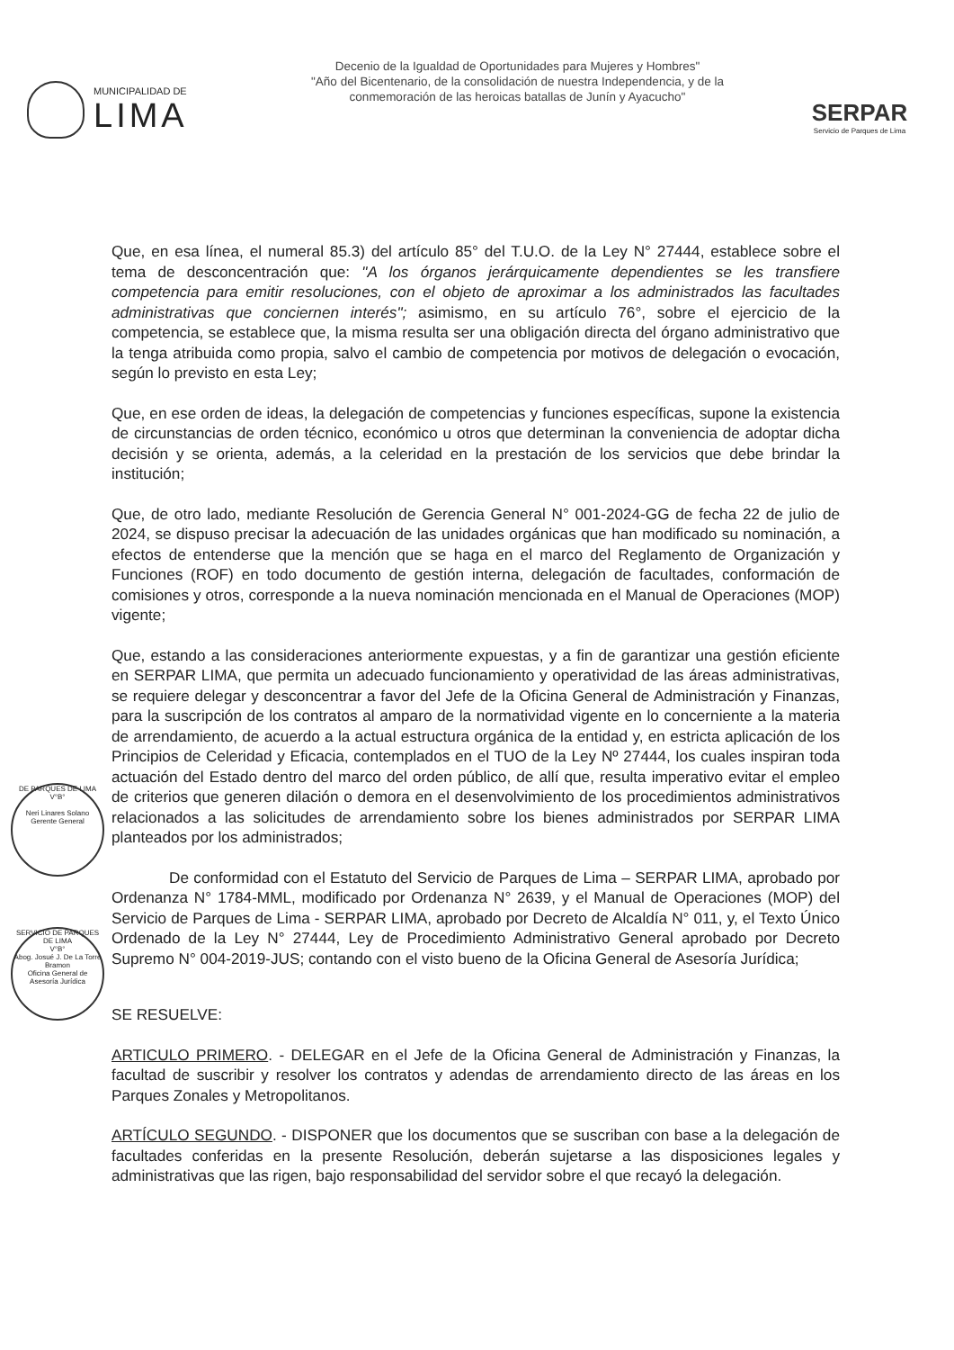MUNICIPALIDAD DE
LIMA
Decenio de la Igualdad de Oportunidades para Mujeres y Hombres"
"Año del Bicentenario, de la consolidación de nuestra Independencia, y de la
conmemoración de las heroicas batallas de Junín y Ayacucho"
SERPAR
Servicio de Parques de Lima
Que, en esa línea, el numeral 85.3) del artículo 85° del T.U.O. de la Ley N° 27444, establece sobre el tema de desconcentración que: "A los órganos jerárquicamente dependientes se les transfiere competencia para emitir resoluciones, con el objeto de aproximar a los administrados las facultades administrativas que conciernen interés"; asimismo, en su artículo 76°, sobre el ejercicio de la competencia, se establece que, la misma resulta ser una obligación directa del órgano administrativo que la tenga atribuida como propia, salvo el cambio de competencia por motivos de delegación o evocación, según lo previsto en esta Ley;
Que, en ese orden de ideas, la delegación de competencias y funciones específicas, supone la existencia de circunstancias de orden técnico, económico u otros que determinan la conveniencia de adoptar dicha decisión y se orienta, además, a la celeridad en la prestación de los servicios que debe brindar la institución;
Que, de otro lado, mediante Resolución de Gerencia General N° 001-2024-GG de fecha 22 de julio de 2024, se dispuso precisar la adecuación de las unidades orgánicas que han modificado su nominación, a efectos de entenderse que la mención que se haga en el marco del Reglamento de Organización y Funciones (ROF) en todo documento de gestión interna, delegación de facultades, conformación de comisiones y otros, corresponde a la nueva nominación mencionada en el Manual de Operaciones (MOP) vigente;
Que, estando a las consideraciones anteriormente expuestas, y a fin de garantizar una gestión eficiente en SERPAR LIMA, que permita un adecuado funcionamiento y operatividad de las áreas administrativas, se requiere delegar y desconcentrar a favor del Jefe de la Oficina General de Administración y Finanzas, para la suscripción de los contratos al amparo de la normatividad vigente en lo concerniente a la materia de arrendamiento, de acuerdo a la actual estructura orgánica de la entidad y, en estricta aplicación de los Principios de Celeridad y Eficacia, contemplados en el TUO de la Ley Nº 27444, los cuales inspiran toda actuación del Estado dentro del marco del orden público, de allí que, resulta imperativo evitar el empleo de criterios que generen dilación o demora en el desenvolvimiento de los procedimientos administrativos relacionados a las solicitudes de arrendamiento sobre los bienes administrados por SERPAR LIMA planteados por los administrados;
De conformidad con el Estatuto del Servicio de Parques de Lima – SERPAR LIMA, aprobado por Ordenanza N° 1784-MML, modificado por Ordenanza N° 2639, y el Manual de Operaciones (MOP) del Servicio de Parques de Lima - SERPAR LIMA, aprobado por Decreto de Alcaldía N° 011, y, el Texto Único Ordenado de la Ley N° 27444, Ley de Procedimiento Administrativo General aprobado por Decreto Supremo N° 004-2019-JUS; contando con el visto bueno de la Oficina General de Asesoría Jurídica;
SE RESUELVE:
ARTICULO PRIMERO. - DELEGAR en el Jefe de la Oficina General de Administración y Finanzas, la facultad de suscribir y resolver los contratos y adendas de arrendamiento directo de las áreas en los Parques Zonales y Metropolitanos.
ARTÍCULO SEGUNDO. - DISPONER que los documentos que se suscriban con base a la delegación de facultades conferidas en la presente Resolución, deberán sujetarse a las disposiciones legales y administrativas que las rigen, bajo responsabilidad del servidor sobre el que recayó la delegación.
DE PARQUES DE LIMA
V°B°
Neri Linares Solano
Gerente General
SERVICIO DE PARQUES DE LIMA
V°B°
Abog. Josué J. De La Torre Bramon
Oficina General de Asesoría Jurídica